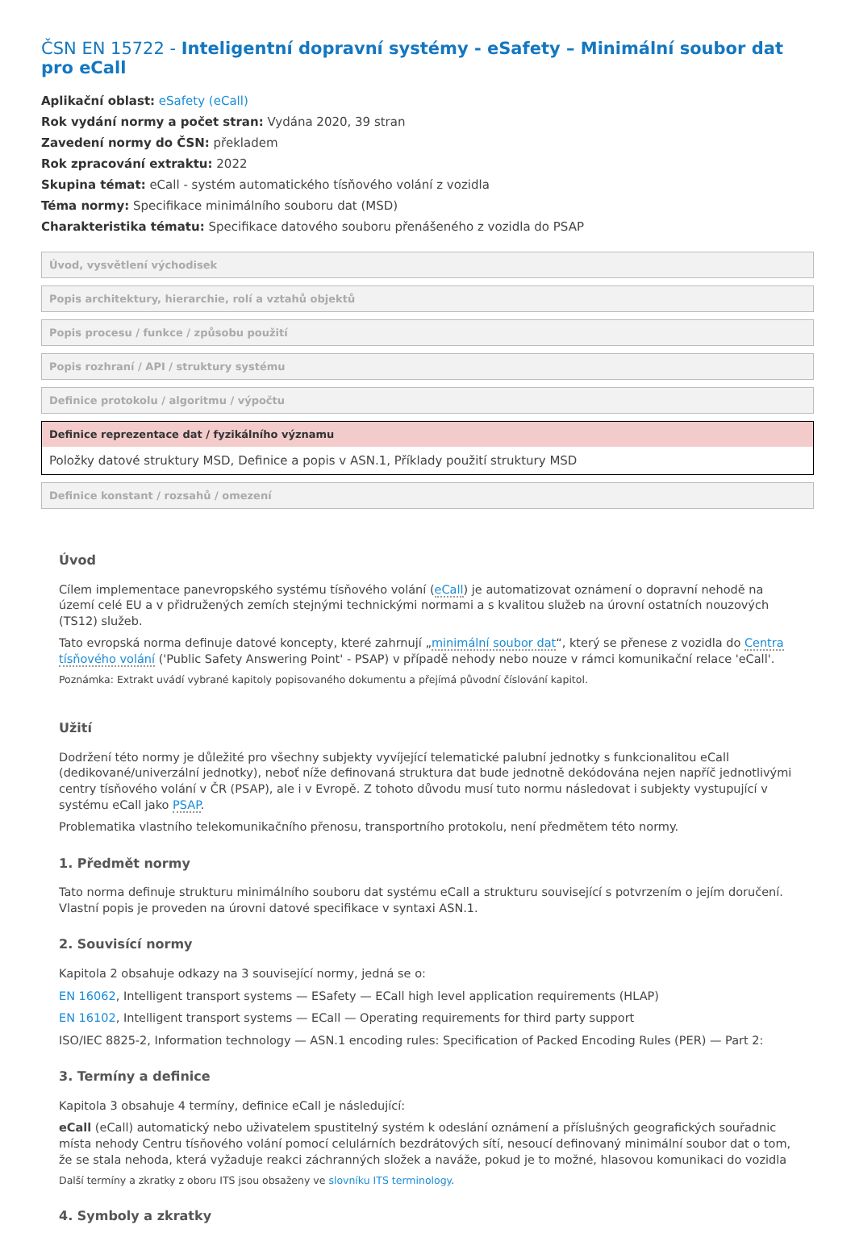ČSN EN 15722 - Inteligentní dopravní systémy - eSafety – Minimální soubor dat pro eCall
Aplikační oblast: eSafety (eCall)
Rok vydání normy a počet stran: Vydána 2020, 39 stran
Zavedení normy do ČSN: překladem
Rok zpracování extraktu: 2022
Skupina témat: eCall - systém automatického tísňového volání z vozidla
Téma normy: Specifikace minimálního souboru dat (MSD)
Charakteristika tématu: Specifikace datového souboru přenášeného z vozidla do PSAP
Úvod, vysvětlení východisek
Popis architektury, hierarchie, rolí a vztahů objektů
Popis procesu / funkce / způsobu použití
Popis rozhraní / API / struktury systému
Definice protokolu / algoritmu / výpočtu
Definice reprezentace dat / fyzikálního významu
Položky datové struktury MSD, Definice a popis v ASN.1, Příklady použití struktury MSD
Definice konstant / rozsahů / omezení
Úvod
Cílem implementace panevropského systému tísňového volání (eCall) je automatizovat oznámení o dopravní nehodě na území celé EU a v přidružených zemích stejnými technickými normami a s kvalitou služeb na úrovní ostatních nouzových (TS12) služeb.
Tato evropská norma definuje datové koncepty, které zahrnují „minimální soubor dat“, který se přenese z vozidla do Centra tísňového volání ('Public Safety Answering Point' - PSAP) v případě nehody nebo nouze v rámci komunikační relace 'eCall'.
Poznámka: Extrakt uvádí vybrané kapitoly popisovaného dokumentu a přejímá původní číslování kapitol.
Užití
Dodržení této normy je důležité pro všechny subjekty vyvíjející telematické palubní jednotky s funkcionalitou eCall (dedikované/univerzální jednotky), neboť níže definovaná struktura dat bude jednotně dekódována nejen napříč jednotlivými centry tísňového volání v ČR (PSAP), ale i v Evropě. Z tohoto důvodu musí tuto normu následovat i subjekty vystupující v systému eCall jako PSAP.
Problematika vlastního telekomunikačního přenosu, transportního protokolu, není předmětem této normy.
1. Předmět normy
Tato norma definuje strukturu minimálního souboru dat systému eCall a strukturu související s potvrzením o jejím doručení. Vlastní popis je proveden na úrovni datové specifikace v syntaxi ASN.1.
2. Souvisící normy
Kapitola 2 obsahuje odkazy na 3 související normy, jedná se o:
EN 16062, Intelligent transport systems — ESafety — ECall high level application requirements (HLAP)
EN 16102, Intelligent transport systems — ECall — Operating requirements for third party support
ISO/IEC 8825-2, Information technology — ASN.1 encoding rules: Specification of Packed Encoding Rules (PER) — Part 2:
3. Termíny a definice
Kapitola 3 obsahuje 4 termíny, definice eCall je následující:
eCall (eCall) automatický nebo uživatelem spustitelný systém k odeslání oznámení a příslušných geografických souřadnic místa nehody Centru tísňového volání pomocí celulárních bezdrátových sítí, nesoucí definovaný minimální soubor dat o tom, že se stala nehoda, která vyžaduje reakci záchranných složek a naváže, pokud je to možné, hlasovou komunikaci do vozidla
Další termíny a zkratky z oboru ITS jsou obsaženy ve slovníku ITS terminology.
4. Symboly a zkratky